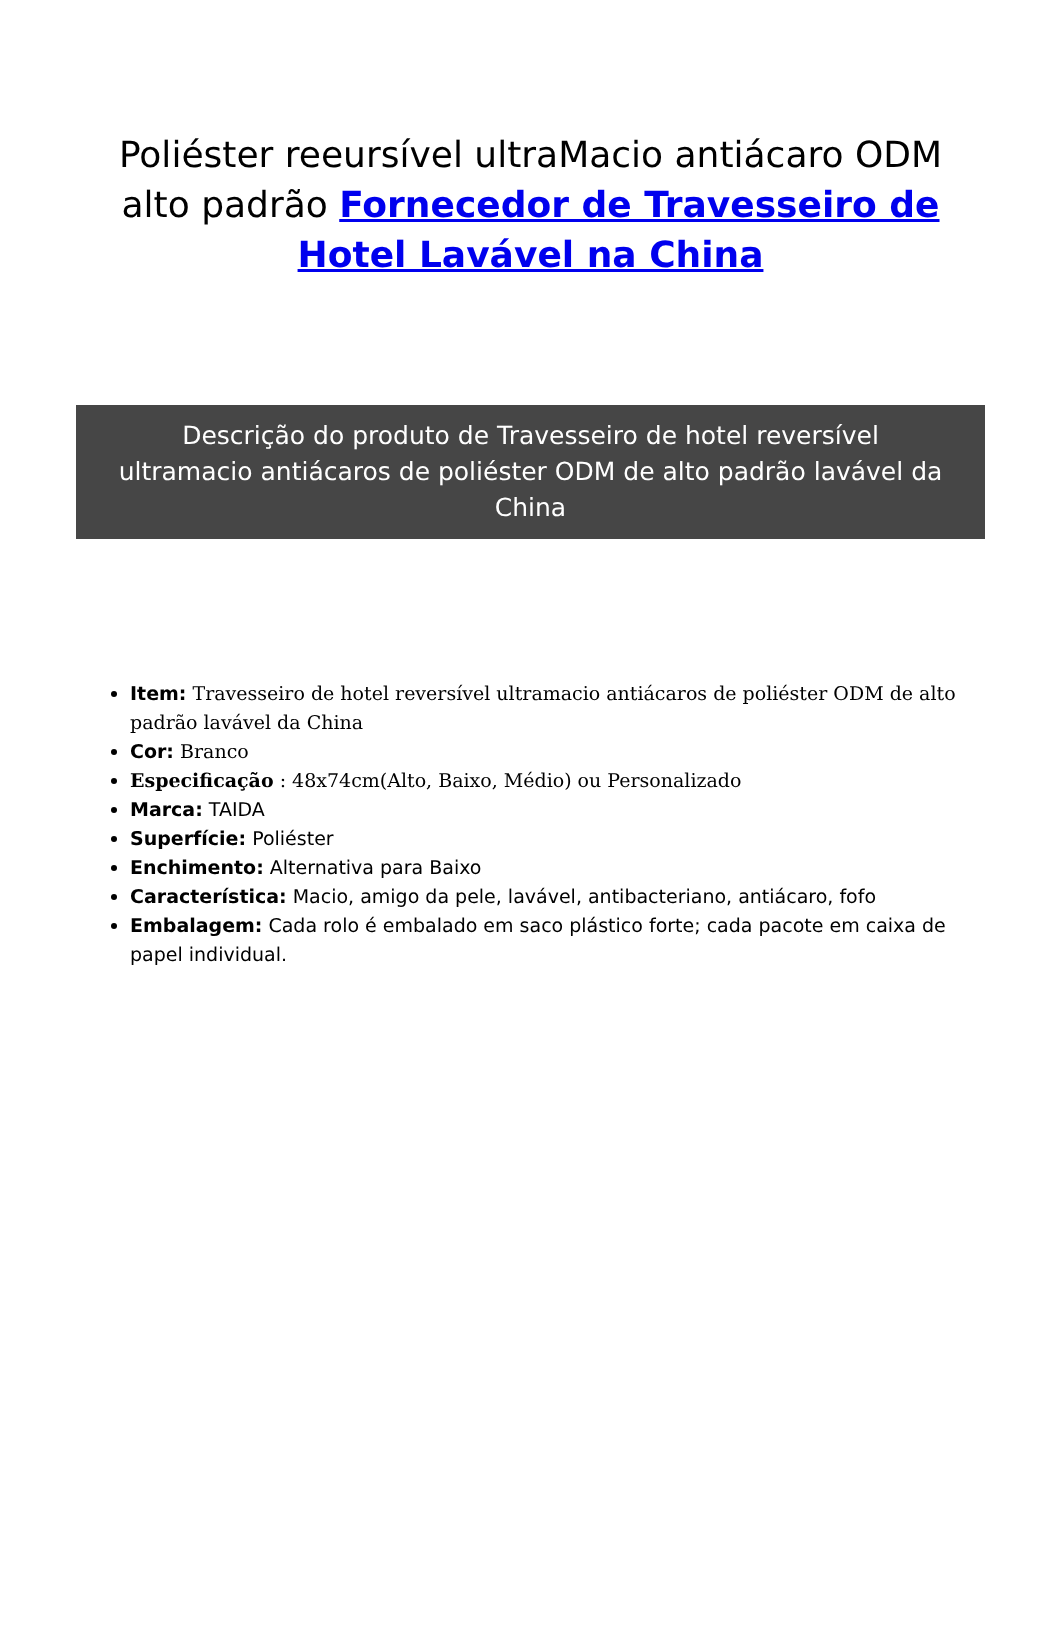Poliéster reeursível ultraMacio antiácaro ODM alto padrão Fornecedor de Travesseiro de Hotel Lavável na China
Descrição do produto de Travesseiro de hotel reversível ultramacio antiácaros de poliéster ODM de alto padrão lavável da China
Item: Travesseiro de hotel reversível ultramacio antiácaros de poliéster ODM de alto padrão lavável da China
Cor: Branco
Especificação : 48x74cm(Alto, Baixo, Médio) ou Personalizado
Marca: TAIDA
Superfície: Poliéster
Enchimento: Alternativa para Baixo
Característica: Macio, amigo da pele, lavável, antibacteriano, antiácaro, fofo
Embalagem: Cada rolo é embalado em saco plástico forte; cada pacote em caixa de papel individual.